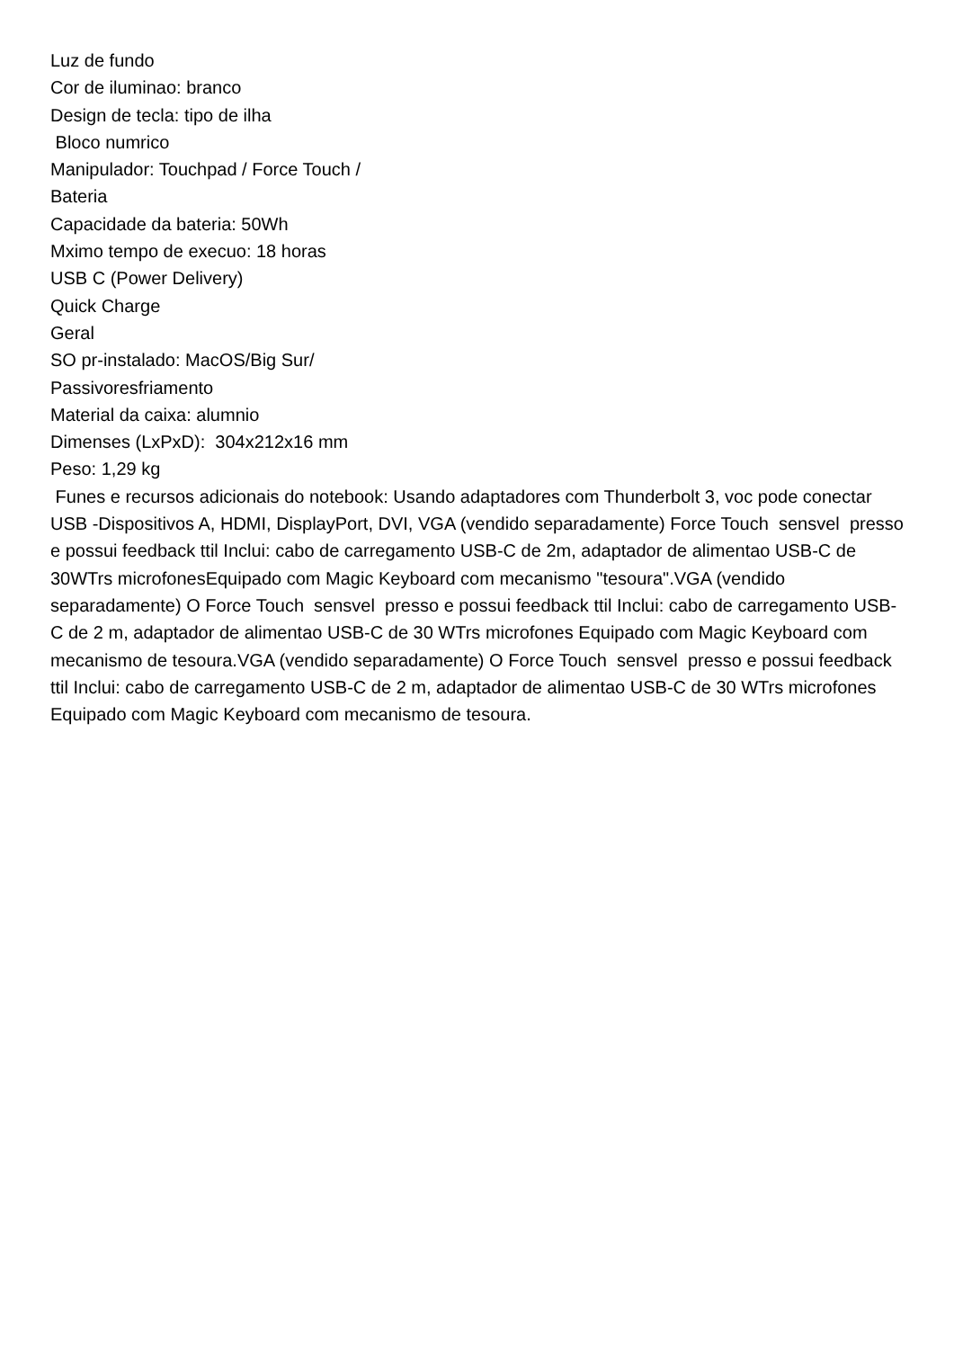Luz de fundo
Cor de iluminao: branco
Design de tecla: tipo de ilha
Bloco numrico
Manipulador: Touchpad / Force Touch /
Bateria
Capacidade da bateria: 50Wh
Mximo tempo de execuo: 18 horas
USB C (Power Delivery)
Quick Charge
Geral
SO pr-instalado: MacOS/Big Sur/
Passivoresfriamento
Material da caixa: alumnio
Dimenses (LxPxD): 304x212x16 mm
Peso: 1,29 kg
Funes e recursos adicionais do notebook: Usando adaptadores com Thunderbolt 3, voc pode conectar USB -Dispositivos A, HDMI, DisplayPort, DVI, VGA (vendido separadamente) Force Touch sensvel presso e possui feedback ttil Inclui: cabo de carregamento USB-C de 2m, adaptador de alimentao USB-C de 30WTrs microfonesEquipado com Magic Keyboard com mecanismo "tesoura".VGA (vendido separadamente) O Force Touch sensvel presso e possui feedback ttil Inclui: cabo de carregamento USB-C de 2 m, adaptador de alimentao USB-C de 30 WTrs microfones Equipado com Magic Keyboard com mecanismo de tesoura.VGA (vendido separadamente) O Force Touch sensvel presso e possui feedback ttil Inclui: cabo de carregamento USB-C de 2 m, adaptador de alimentao USB-C de 30 WTrs microfones Equipado com Magic Keyboard com mecanismo de tesoura.